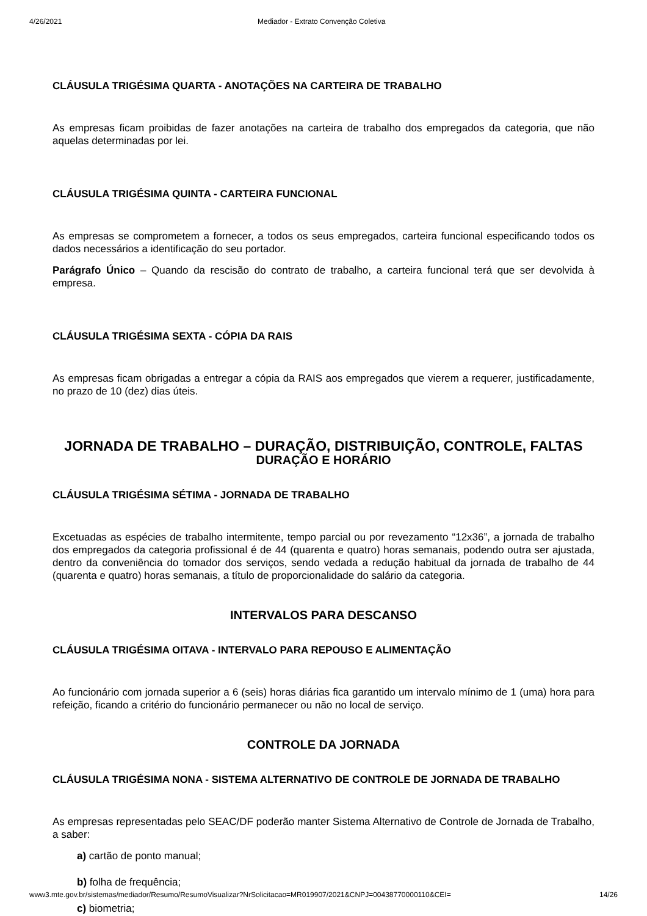4/26/2021 Mediador - Extrato Convenção Coletiva
CLÁUSULA TRIGÉSIMA QUARTA - ANOTAÇÕES NA CARTEIRA DE TRABALHO
As empresas ficam proibidas de fazer anotações na carteira de trabalho dos empregados da categoria, que não aquelas determinadas por lei.
CLÁUSULA TRIGÉSIMA QUINTA - CARTEIRA FUNCIONAL
As empresas se comprometem a fornecer, a todos os seus empregados, carteira funcional especificando todos os dados necessários a identificação do seu portador.
Parágrafo Único – Quando da rescisão do contrato de trabalho, a carteira funcional terá que ser devolvida à empresa.
CLÁUSULA TRIGÉSIMA SEXTA - CÓPIA DA RAIS
As empresas ficam obrigadas a entregar a cópia da RAIS aos empregados que vierem a requerer, justificadamente, no prazo de 10 (dez) dias úteis.
JORNADA DE TRABALHO – DURAÇÃO, DISTRIBUIÇÃO, CONTROLE, FALTAS
DURAÇÃO E HORÁRIO
CLÁUSULA TRIGÉSIMA SÉTIMA - JORNADA DE TRABALHO
Excetuadas as espécies de trabalho intermitente, tempo parcial ou por revezamento “12x36”, a jornada de trabalho dos empregados da categoria profissional é de 44 (quarenta e quatro) horas semanais, podendo outra ser ajustada, dentro da conveniência do tomador dos serviços, sendo vedada a redução habitual da jornada de trabalho de 44 (quarenta e quatro) horas semanais, a título de proporcionalidade do salário da categoria.
INTERVALOS PARA DESCANSO
CLÁUSULA TRIGÉSIMA OITAVA - INTERVALO PARA REPOUSO E ALIMENTAÇÃO
Ao funcionário com jornada superior a 6 (seis) horas diárias fica garantido um intervalo mínimo de 1 (uma) hora para refeição, ficando a critério do funcionário permanecer ou não no local de serviço.
CONTROLE DA JORNADA
CLÁUSULA TRIGÉSIMA NONA - SISTEMA ALTERNATIVO DE CONTROLE DE JORNADA DE TRABALHO
As empresas representadas pelo SEAC/DF poderão manter Sistema Alternativo de Controle de Jornada de Trabalho, a saber:
a) cartão de ponto manual;
b) folha de frequência;
c) biometria;
www3.mte.gov.br/sistemas/mediador/Resumo/ResumoVisualizar?NrSolicitacao=MR019907/2021&CNPJ=00438770000110&CEI= 14/26